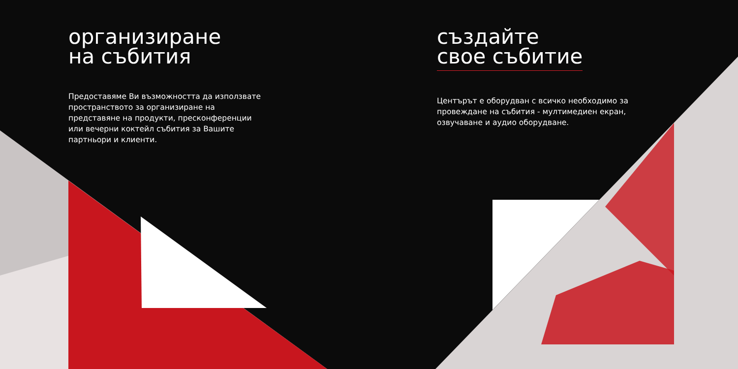организиране
на събития
Предоставяме Ви възможността да използвате пространството за организиране на представяне на продукти, пресконференции или вечерни коктейл събития за Вашите партньори и клиенти.
създайте
свое събитие
Центърът е оборудван с всичко необходимо за провеждане на събития - мултимедиен екран, озвучаване и аудио оборудване.